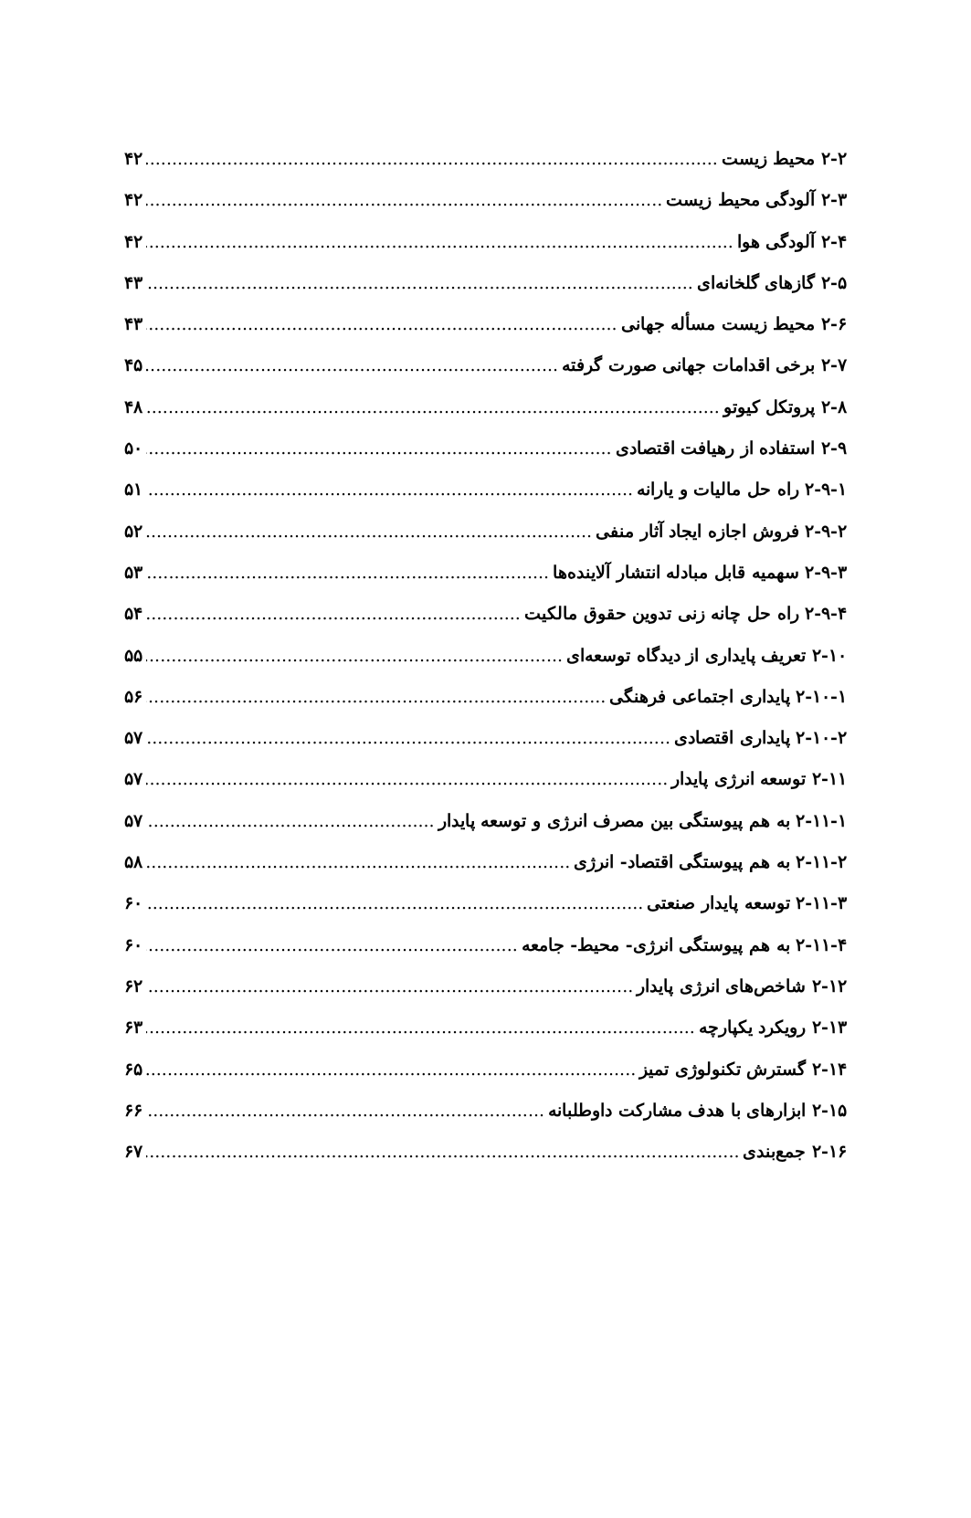۲-۲ محیط زیست ۴۲
۲-۳ آلودگی محیط زیست ۴۲
۲-۴ آلودگی هوا ۴۲
۲-۵ گازهای گلخانه‌ای ۴۳
۲-۶ محیط زیست مسأله جهانی ۴۳
۲-۷ برخی اقدامات جهانی صورت گرفته ۴۵
۲-۸ پروتکل کیوتو ۴۸
۲-۹ استفاده از رهیافت اقتصادی ۵۰
۲-۹-۱ راه حل مالیات و یارانه ۵۱
۲-۹-۲ فروش اجازه ایجاد آثار منفی ۵۲
۲-۹-۳ سهمیه قابل مبادله انتشار آلاینده‌ها ۵۳
۲-۹-۴ راه حل چانه زنی تدوین حقوق مالکیت ۵۴
۲-۱۰ تعریف پایداری از دیدگاه توسعه‌ای ۵۵
۲-۱۰-۱ پایداری اجتماعی فرهنگی ۵۶
۲-۱۰-۲ پایداری اقتصادی ۵۷
۲-۱۱ توسعه انرژی پایدار ۵۷
۲-۱۱-۱ به هم پیوستگی بین مصرف انرژی و توسعه پایدار ۵۷
۲-۱۱-۲ به هم پیوستگی اقتصاد- انرژی ۵۸
۲-۱۱-۳ توسعه پایدار صنعتی ۶۰
۲-۱۱-۴ به هم پیوستگی انرژی- محیط- جامعه ۶۰
۲-۱۲ شاخص‌های انرژی پایدار ۶۲
۲-۱۳ رویکرد یکپارچه ۶۳
۲-۱۴ گسترش تکنولوژی تمیز ۶۵
۲-۱۵ ابزارهای با هدف مشارکت داوطلبانه ۶۶
۲-۱۶ جمع‌بندی ۶۷